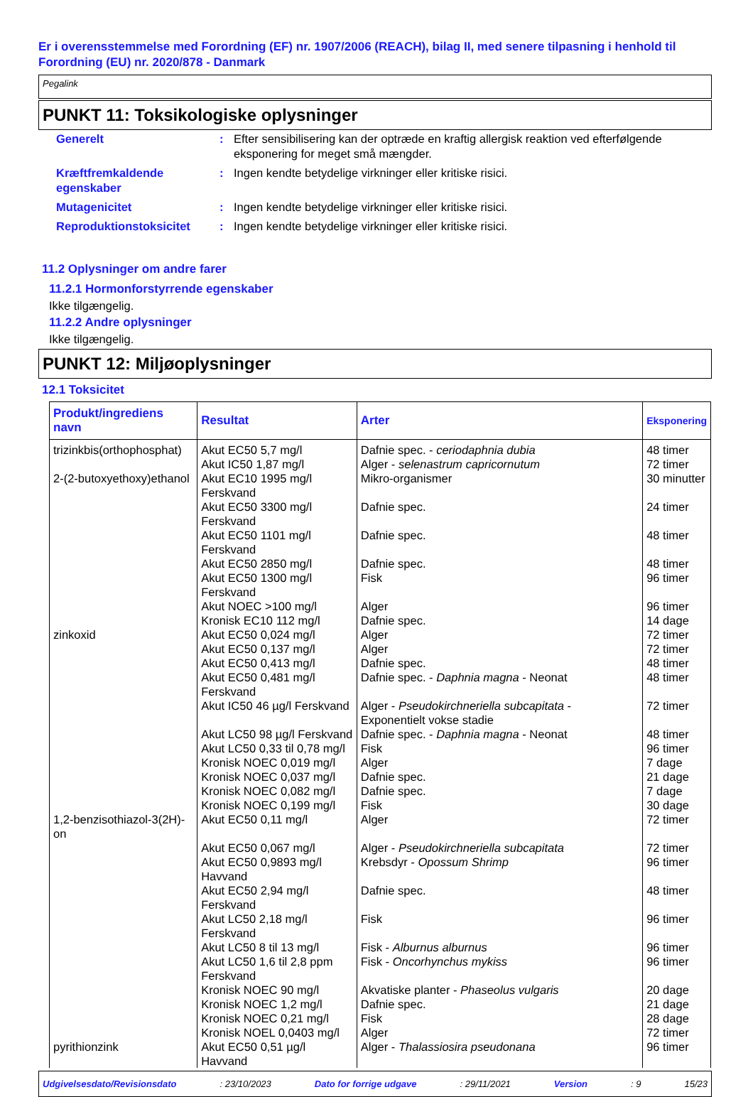Er i overensstemmelse med Forordning (EF) nr. 1907/2006 (REACH), bilag II, med senere tilpasning i henhold til Forordning (EU) nr. 2020/878 - Danmark
Pegalink
PUNKT 11: Toksikologiske oplysninger
Generelt : Efter sensibilisering kan der optræde en kraftig allergisk reaktion ved efterfølgende eksponering for meget små mængder.
Kræftfremkaldende egenskaber
: Ingen kendte betydelige virkninger eller kritiske risici.
Mutagenicitet : Ingen kendte betydelige virkninger eller kritiske risici.
Reproduktionstoksicitet : Ingen kendte betydelige virkninger eller kritiske risici.
11.2 Oplysninger om andre farer
11.2.1 Hormonforstyrrende egenskaber
Ikke tilgængelig.
11.2.2 Andre oplysninger
Ikke tilgængelig.
PUNKT 12: Miljøoplysninger
12.1 Toksicitet
| Produkt/ingrediens navn | Resultat | Arter | Eksponering |
| --- | --- | --- | --- |
| trizinkbis(orthophosphat) | Akut EC50 5,7 mg/l | Dafnie spec. - ceriodaphnia dubia | 48 timer |
| | Akut IC50 1,87 mg/l | Alger - selenastrum capricornutum | 72 timer |
| 2-(2-butoxyethoxy)ethanol | Akut EC10 1995 mg/l Ferskvand | Mikro-organismer | 30 minutter |
| | Akut EC50 3300 mg/l Ferskvand | Dafnie spec. | 24 timer |
| | Akut EC50 1101 mg/l Ferskvand | Dafnie spec. | 48 timer |
| | Akut EC50 2850 mg/l | Dafnie spec. | 48 timer |
| | Akut EC50 1300 mg/l Ferskvand | Fisk | 96 timer |
| | Akut NOEC >100 mg/l | Alger | 96 timer |
| | Kronisk EC10 112 mg/l | Dafnie spec. | 14 dage |
| zinkoxid | Akut EC50 0,024 mg/l | Alger | 72 timer |
| | Akut EC50 0,137 mg/l | Alger | 72 timer |
| | Akut EC50 0,413 mg/l | Dafnie spec. | 48 timer |
| | Akut EC50 0,481 mg/l Ferskvand | Dafnie spec. - Daphnia magna - Neonat | 48 timer |
| | Akut IC50 46 µg/l Ferskvand | Alger - Pseudokirchneriella subcapitata - Exponentielt vokse stadie | 72 timer |
| | Akut LC50 98 µg/l Ferskvand | Dafnie spec. - Daphnia magna - Neonat | 48 timer |
| | Akut LC50 0,33 til 0,78 mg/l | Fisk | 96 timer |
| | Kronisk NOEC 0,019 mg/l | Alger | 7 dage |
| | Kronisk NOEC 0,037 mg/l | Dafnie spec. | 21 dage |
| | Kronisk NOEC 0,082 mg/l | Dafnie spec. | 7 dage |
| | Kronisk NOEC 0,199 mg/l | Fisk | 30 dage |
| 1,2-benzisothiazol-3(2H)-on | Akut EC50 0,11 mg/l | Alger | 72 timer |
| | Akut EC50 0,067 mg/l | Alger - Pseudokirchneriella subcapitata | 72 timer |
| | Akut EC50 0,9893 mg/l Havvand | Krebsdyr - Opossum Shrimp | 96 timer |
| | Akut EC50 2,94 mg/l Ferskvand | Dafnie spec. | 48 timer |
| | Akut LC50 2,18 mg/l Ferskvand | Fisk | 96 timer |
| | Akut LC50 8 til 13 mg/l | Fisk - Alburnus alburnus | 96 timer |
| | Akut LC50 1,6 til 2,8 ppm Ferskvand | Fisk - Oncorhynchus mykiss | 96 timer |
| | Kronisk NOEC 90 mg/l | Akvatiske planter - Phaseolus vulgaris | 20 dage |
| | Kronisk NOEC 1,2 mg/l | Dafnie spec. | 21 dage |
| | Kronisk NOEC 0,21 mg/l | Fisk | 28 dage |
| | Kronisk NOEL 0,0403 mg/l | Alger | 72 timer |
| pyrithionzink | Akut EC50 0,51 µg/l Havvand | Alger - Thalassiosira pseudonana | 96 timer |
Udgivelsesdato/Revisionsdato: 23/10/2023 Dato for forrige udgave: 29/11/2021 Version: 9 15/23